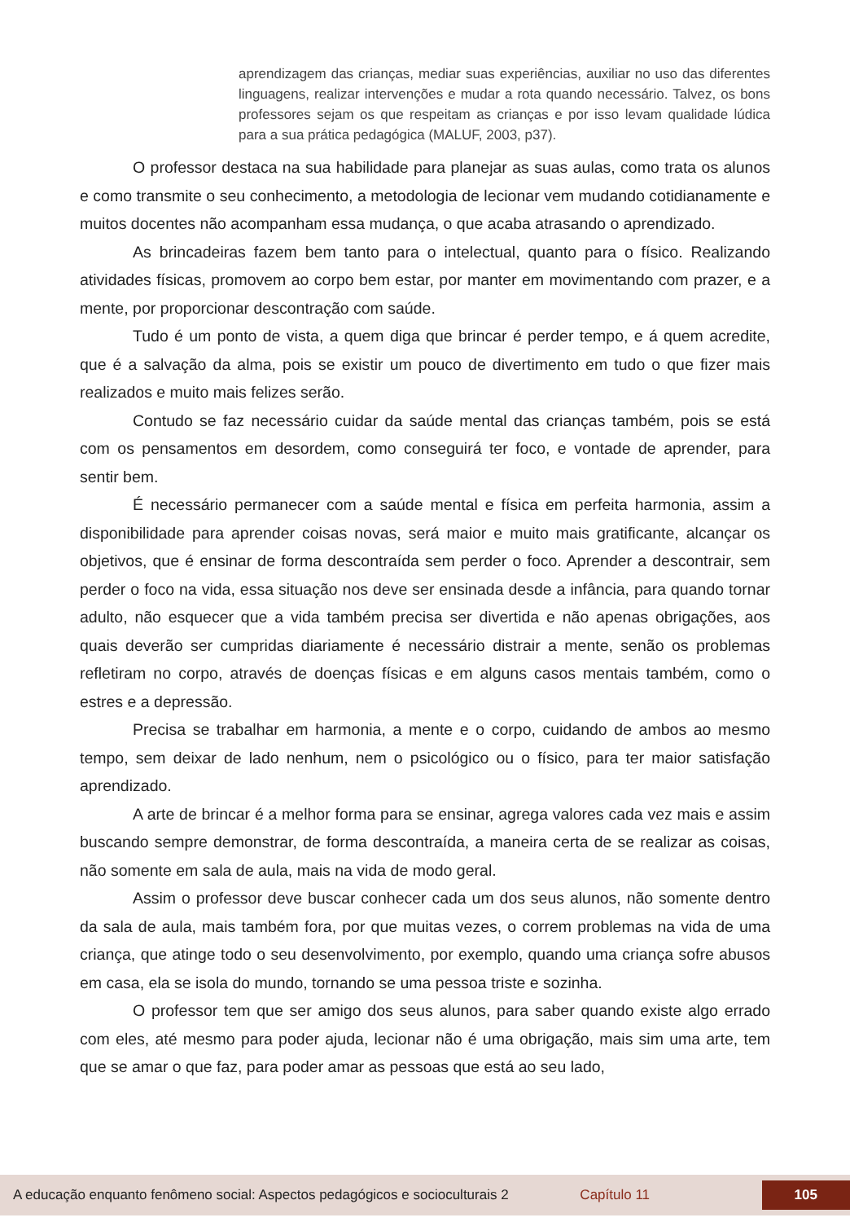aprendizagem das crianças, mediar suas experiências, auxiliar no uso das diferentes linguagens, realizar intervenções e mudar a rota quando necessário. Talvez, os bons professores sejam os que respeitam as crianças e por isso levam qualidade lúdica para a sua prática pedagógica (MALUF, 2003, p37).
O professor destaca na sua habilidade para planejar as suas aulas, como trata os alunos e como transmite o seu conhecimento, a metodologia de lecionar vem mudando cotidianamente e muitos docentes não acompanham essa mudança, o que acaba atrasando o aprendizado.
As brincadeiras fazem bem tanto para o intelectual, quanto para o físico. Realizando atividades físicas, promovem ao corpo bem estar, por manter em movimentando com prazer, e a mente, por proporcionar descontração com saúde.
Tudo é um ponto de vista, a quem diga que brincar é perder tempo, e á quem acredite, que é a salvação da alma, pois se existir um pouco de divertimento em tudo o que fizer mais realizados e muito mais felizes serão.
Contudo se faz necessário cuidar da saúde mental das crianças também, pois se está com os pensamentos em desordem, como conseguirá ter foco, e vontade de aprender, para sentir bem.
É necessário permanecer com a saúde mental e física em perfeita harmonia, assim a disponibilidade para aprender coisas novas, será maior e muito mais gratificante, alcançar os objetivos, que é ensinar de forma descontraída sem perder o foco. Aprender a descontrair, sem perder o foco na vida, essa situação nos deve ser ensinada desde a infância, para quando tornar adulto, não esquecer que a vida também precisa ser divertida e não apenas obrigações, aos quais deverão ser cumpridas diariamente é necessário distrair a mente, senão os problemas refletiram no corpo, através de doenças físicas e em alguns casos mentais também, como o estres e a depressão.
Precisa se trabalhar em harmonia, a mente e o corpo, cuidando de ambos ao mesmo tempo, sem deixar de lado nenhum, nem o psicológico ou o físico, para ter maior satisfação aprendizado.
A arte de brincar é a melhor forma para se ensinar, agrega valores cada vez mais e assim buscando sempre demonstrar, de forma descontraída, a maneira certa de se realizar as coisas, não somente em sala de aula, mais na vida de modo geral.
Assim o professor deve buscar conhecer cada um dos seus alunos, não somente dentro da sala de aula, mais também fora, por que muitas vezes, o correm problemas na vida de uma criança, que atinge todo o seu desenvolvimento, por exemplo, quando uma criança sofre abusos em casa, ela se isola do mundo, tornando se uma pessoa triste e sozinha.
O professor tem que ser amigo dos seus alunos, para saber quando existe algo errado com eles, até mesmo para poder ajuda, lecionar não é uma obrigação, mais sim uma arte, tem que se amar o que faz, para poder amar as pessoas que está ao seu lado,
A educação enquanto fenômeno social: Aspectos pedagógicos e socioculturais 2 Capítulo 11 105